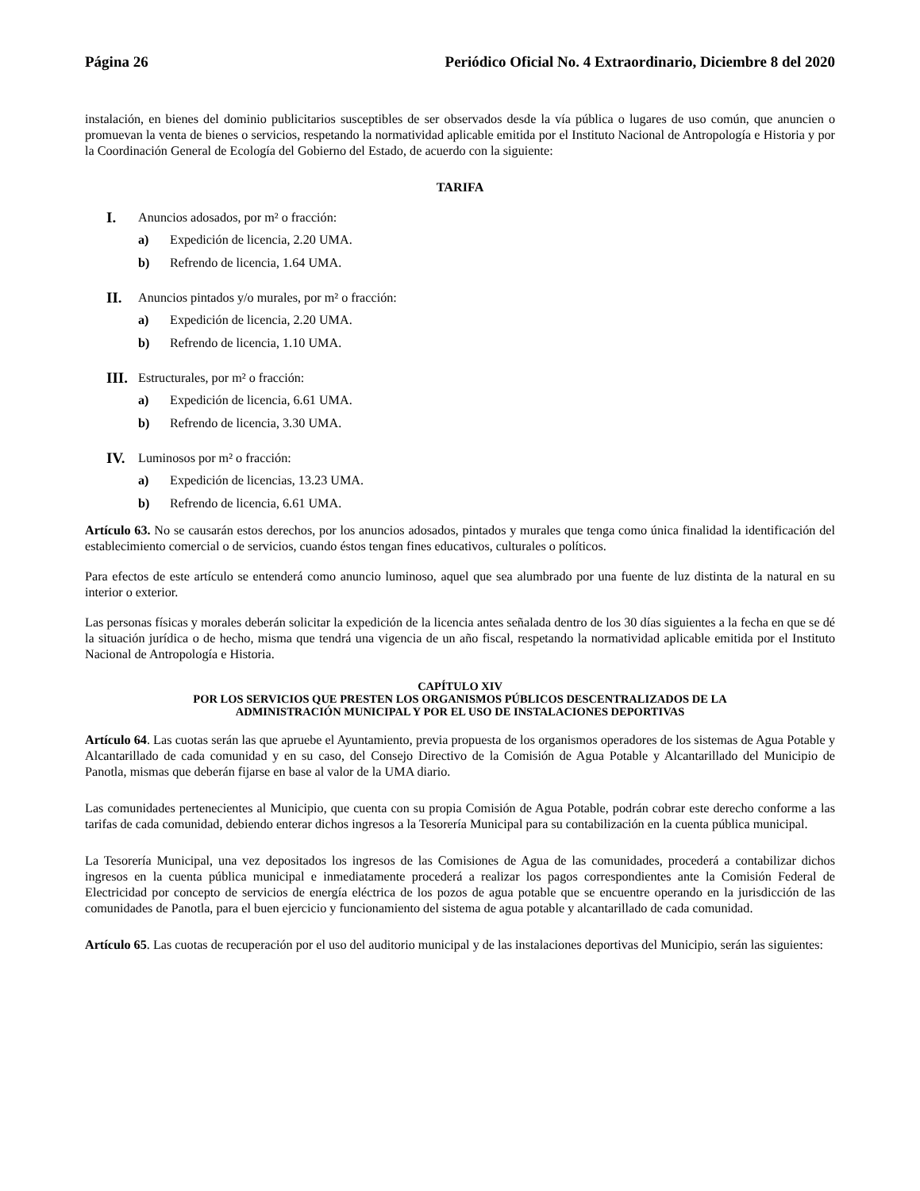Página 26 Periódico Oficial No. 4 Extraordinario, Diciembre 8 del 2020
instalación, en bienes del dominio publicitarios susceptibles de ser observados desde la vía pública o lugares de uso común, que anuncien o promuevan la venta de bienes o servicios, respetando la normatividad aplicable emitida por el Instituto Nacional de Antropología e Historia y por la Coordinación General de Ecología del Gobierno del Estado, de acuerdo con la siguiente:
TARIFA
I. Anuncios adosados, por m² o fracción:
a) Expedición de licencia, 2.20 UMA.
b) Refrendo de licencia, 1.64 UMA.
II. Anuncios pintados y/o murales, por m² o fracción:
a) Expedición de licencia, 2.20 UMA.
b) Refrendo de licencia, 1.10 UMA.
III. Estructurales, por m² o fracción:
a) Expedición de licencia, 6.61 UMA.
b) Refrendo de licencia, 3.30 UMA.
IV. Luminosos por m² o fracción:
a) Expedición de licencias, 13.23 UMA.
b) Refrendo de licencia, 6.61 UMA.
Artículo 63. No se causarán estos derechos, por los anuncios adosados, pintados y murales que tenga como única finalidad la identificación del establecimiento comercial o de servicios, cuando éstos tengan fines educativos, culturales o políticos.
Para efectos de este artículo se entenderá como anuncio luminoso, aquel que sea alumbrado por una fuente de luz distinta de la natural en su interior o exterior.
Las personas físicas y morales deberán solicitar la expedición de la licencia antes señalada dentro de los 30 días siguientes a la fecha en que se dé la situación jurídica o de hecho, misma que tendrá una vigencia de un año fiscal, respetando la normatividad aplicable emitida por el Instituto Nacional de Antropología e Historia.
CAPÍTULO XIV
POR LOS SERVICIOS QUE PRESTEN LOS ORGANISMOS PÚBLICOS DESCENTRALIZADOS DE LA
ADMINISTRACIÓN MUNICIPAL Y POR EL USO DE INSTALACIONES DEPORTIVAS
Artículo 64. Las cuotas serán las que apruebe el Ayuntamiento, previa propuesta de los organismos operadores de los sistemas de Agua Potable y Alcantarillado de cada comunidad y en su caso, del Consejo Directivo de la Comisión de Agua Potable y Alcantarillado del Municipio de Panotla, mismas que deberán fijarse en base al valor de la UMA diario.
Las comunidades pertenecientes al Municipio, que cuenta con su propia Comisión de Agua Potable, podrán cobrar este derecho conforme a las tarifas de cada comunidad, debiendo enterar dichos ingresos a la Tesorería Municipal para su contabilización en la cuenta pública municipal.
La Tesorería Municipal, una vez depositados los ingresos de las Comisiones de Agua de las comunidades, procederá a contabilizar dichos ingresos en la cuenta pública municipal e inmediatamente procederá a realizar los pagos correspondientes ante la Comisión Federal de Electricidad por concepto de servicios de energía eléctrica de los pozos de agua potable que se encuentre operando en la jurisdicción de las comunidades de Panotla, para el buen ejercicio y funcionamiento del sistema de agua potable y alcantarillado de cada comunidad.
Artículo 65. Las cuotas de recuperación por el uso del auditorio municipal y de las instalaciones deportivas del Municipio, serán las siguientes: